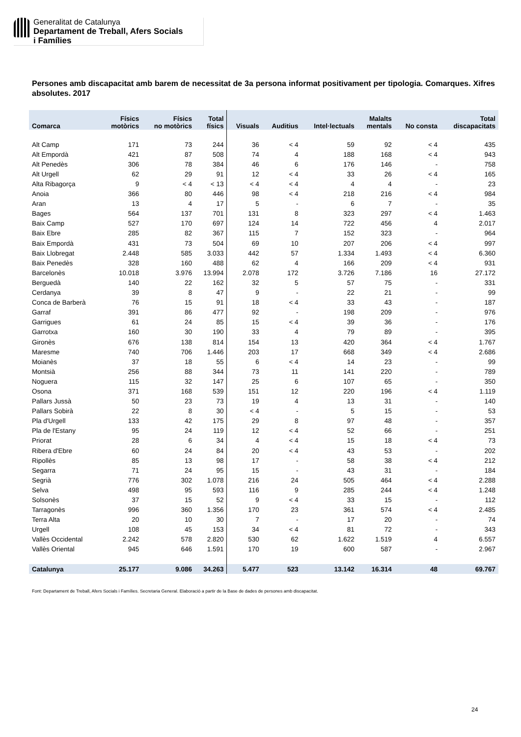Generalitat de Catalunya
Departament de Treball, Afers Socials
i Famílies
Persones amb discapacitat amb barem de necessitat de 3a persona informat positivament per tipologia. Comarques. Xifres absolutes. 2017
| Comarca | Físics motòrics | Físics no motòrics | Total físics | Visuals | Auditius | Intel·lectuals | Malalts mentals | No consta | Total discapacitats |
| --- | --- | --- | --- | --- | --- | --- | --- | --- | --- |
| Alt Camp | 171 | 73 | 244 | 36 | < 4 | 59 | 92 | < 4 | 435 |
| Alt Empordà | 421 | 87 | 508 | 74 | 4 | 188 | 168 | < 4 | 943 |
| Alt Penedès | 306 | 78 | 384 | 46 | 6 | 176 | 146 | - | 758 |
| Alt Urgell | 62 | 29 | 91 | 12 | < 4 | 33 | 26 | < 4 | 165 |
| Alta Ribagorça | 9 | < 4 | < 13 | < 4 | < 4 | 4 | 4 | - | 23 |
| Anoia | 366 | 80 | 446 | 98 | < 4 | 218 | 216 | < 4 | 984 |
| Aran | 13 | 4 | 17 | 5 | - | 6 | 7 | - | 35 |
| Bages | 564 | 137 | 701 | 131 | 8 | 323 | 297 | < 4 | 1.463 |
| Baix Camp | 527 | 170 | 697 | 124 | 14 | 722 | 456 | 4 | 2.017 |
| Baix Ebre | 285 | 82 | 367 | 115 | 7 | 152 | 323 | - | 964 |
| Baix Empordà | 431 | 73 | 504 | 69 | 10 | 207 | 206 | < 4 | 997 |
| Baix Llobregat | 2.448 | 585 | 3.033 | 442 | 57 | 1.334 | 1.493 | < 4 | 6.360 |
| Baix Penedès | 328 | 160 | 488 | 62 | 4 | 166 | 209 | < 4 | 931 |
| Barcelonès | 10.018 | 3.976 | 13.994 | 2.078 | 172 | 3.726 | 7.186 | 16 | 27.172 |
| Berguedà | 140 | 22 | 162 | 32 | 5 | 57 | 75 | - | 331 |
| Cerdanya | 39 | 8 | 47 | 9 | - | 22 | 21 | - | 99 |
| Conca de Barberà | 76 | 15 | 91 | 18 | < 4 | 33 | 43 | - | 187 |
| Garraf | 391 | 86 | 477 | 92 | - | 198 | 209 | - | 976 |
| Garrigues | 61 | 24 | 85 | 15 | < 4 | 39 | 36 | - | 176 |
| Garrotxa | 160 | 30 | 190 | 33 | 4 | 79 | 89 | - | 395 |
| Gironès | 676 | 138 | 814 | 154 | 13 | 420 | 364 | < 4 | 1.767 |
| Maresme | 740 | 706 | 1.446 | 203 | 17 | 668 | 349 | < 4 | 2.686 |
| Moianès | 37 | 18 | 55 | 6 | < 4 | 14 | 23 | - | 99 |
| Montsià | 256 | 88 | 344 | 73 | 11 | 141 | 220 | - | 789 |
| Noguera | 115 | 32 | 147 | 25 | 6 | 107 | 65 | - | 350 |
| Osona | 371 | 168 | 539 | 151 | 12 | 220 | 196 | < 4 | 1.119 |
| Pallars Jussà | 50 | 23 | 73 | 19 | 4 | 13 | 31 | - | 140 |
| Pallars Sobirà | 22 | 8 | 30 | < 4 | - | 5 | 15 | - | 53 |
| Pla d'Urgell | 133 | 42 | 175 | 29 | 8 | 97 | 48 | - | 357 |
| Pla de l'Estany | 95 | 24 | 119 | 12 | < 4 | 52 | 66 | - | 251 |
| Priorat | 28 | 6 | 34 | 4 | < 4 | 15 | 18 | < 4 | 73 |
| Ribera d'Ebre | 60 | 24 | 84 | 20 | < 4 | 43 | 53 | - | 202 |
| Ripollès | 85 | 13 | 98 | 17 | - | 58 | 38 | < 4 | 212 |
| Segarra | 71 | 24 | 95 | 15 | - | 43 | 31 | - | 184 |
| Segrià | 776 | 302 | 1.078 | 216 | 24 | 505 | 464 | < 4 | 2.288 |
| Selva | 498 | 95 | 593 | 116 | 9 | 285 | 244 | < 4 | 1.248 |
| Solsonès | 37 | 15 | 52 | 9 | < 4 | 33 | 15 | - | 112 |
| Tarragonès | 996 | 360 | 1.356 | 170 | 23 | 361 | 574 | < 4 | 2.485 |
| Terra Alta | 20 | 10 | 30 | 7 | - | 17 | 20 | - | 74 |
| Urgell | 108 | 45 | 153 | 34 | < 4 | 81 | 72 | - | 343 |
| Vallès Occidental | 2.242 | 578 | 2.820 | 530 | 62 | 1.622 | 1.519 | 4 | 6.557 |
| Vallès Oriental | 945 | 646 | 1.591 | 170 | 19 | 600 | 587 | - | 2.967 |
| Catalunya | 25.177 | 9.086 | 34.263 | 5.477 | 523 | 13.142 | 16.314 | 48 | 69.767 |
Font: Departament de Treball, Afers Socials i Famílies. Secretaria General. Elaboració a partir de la Base de dades de persones amb discapacitat.
24